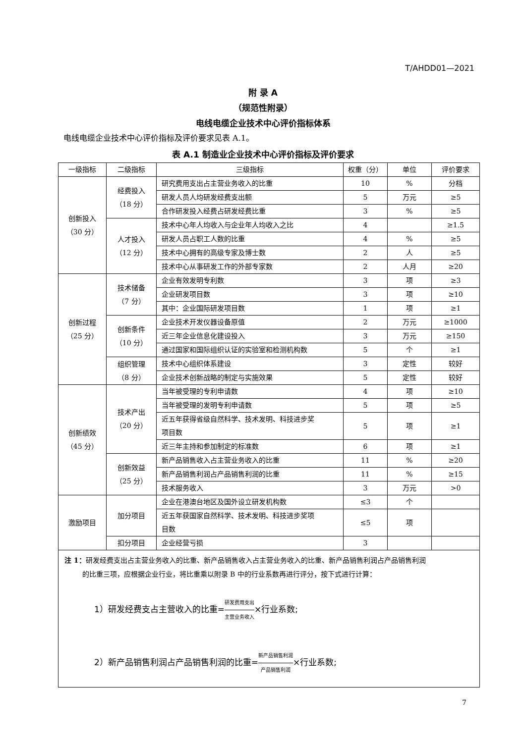T/AHDD01—2021
附 录 A
（规范性附录）
电线电缆企业技术中心评价指标体系
电线电缆企业技术中心评价指标及评价要求见表 A.1。
表 A.1 制造业企业技术中心评价指标及评价要求
| 一级指标 | 二级指标 | 三级指标 | 权重（分） | 单位 | 评价要求 |
| --- | --- | --- | --- | --- | --- |
| 创新投入 （30 分） | 经费投入 （18 分） | 研究费用支出占主营业务收入的比重 | 10 | % | 分档 |
| | | 研发人员人均研发经费支出额 | 5 | 万元 | ≥5 |
| | | 合作研发投入经费占研发经费比重 | 3 | % | ≥5 |
| | 人才投入 （12 分） | 技术中心年人均收入与企业年人均收入之比 | 4 | | ≥1.5 |
| | | 研发人员占职工人数的比重 | 4 | % | ≥5 |
| | | 技术中心拥有的高级专家及博士数 | 2 | 人 | ≥5 |
| | | 技术中心从事研发工作的外部专家数 | 2 | 人月 | ≥20 |
| 创新过程 （25 分） | 技术储备 （7 分） | 企业有效发明专利数 | 3 | 项 | ≥3 |
| | | 企业研发项目数 | 3 | 项 | ≥10 |
| | | 其中：企业国际研发项目数 | 1 | 项 | ≥1 |
| | 创新条件 （10 分） | 企业技术开发仪器设备原值 | 2 | 万元 | ≥1000 |
| | | 近三年企业信息化建设投入 | 3 | 万元 | ≥150 |
| | | 通过国家和国际组织认证的实验室和检测机构数 | 5 | 个 | ≥1 |
| | 组织管理 （8 分） | 技术中心组织体系建设 | 3 | 定性 | 较好 |
| | | 企业技术创新战略的制定与实施效果 | 5 | 定性 | 较好 |
| 创新绩效 （45 分） | 技术产出 （20 分） | 当年被受理的专利申请数 | 4 | 项 | ≥10 |
| | | 当年被受理的发明专利申请数 | 5 | 项 | ≥5 |
| | | 近五年获得省级自然科学、技术发明、科技进步奖 项目数 | 5 | 项 | ≥1 |
| | | 近三年主持和参加制定的标准数 | 6 | 项 | ≥1 |
| | 创新效益 （25 分） | 新产品销售收入占主营业务收入的比重 | 11 | % | ≥20 |
| | | 新产品销售利润占产品销售利润的比重 | 11 | % | ≥15 |
| | | 技术服务收入 | 3 | 万元 | >0 |
| 激励项目 | 加分项目 | 企业在港澳台地区及国外设立研发机构数 | ≤3 | 个 | |
| | | 近五年获国家自然科学、技术发明、科技进步奖项 目数 | ≤5 | 项 | |
| | 扣分项目 | 企业经营亏损 | 3 | | |
| 注 1： 研发经费支出占主营业务收入的比重、新产品销售收入占主营业务收入的比重、新产品销售利润占产品销售利润 的比重三项，应根据企业行业，将比重乘以附录 B 中的行业系数再进行评分，按下式进行计算： 1）研发经费支占主营收入的比重= 研发费用支出 主营业务收入 ×行业系数; 2）新产品销售利润占产品销售利润的比重= 新产品销售利润 产品销售利润 ×行业系数; | | | | | |
7